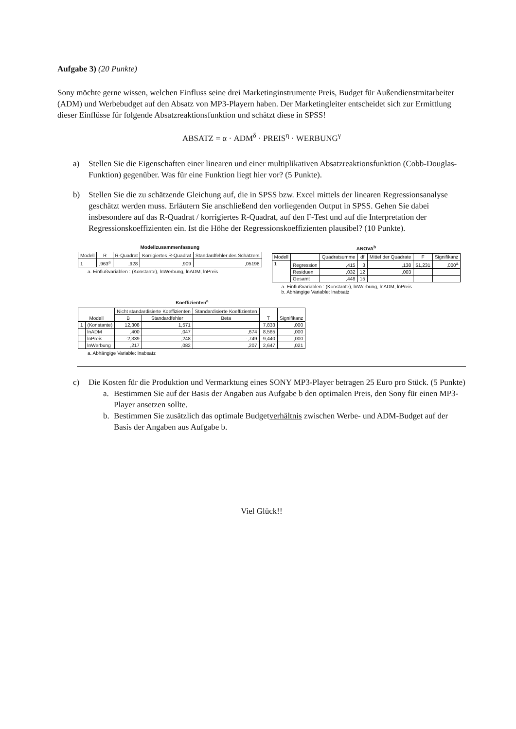Aufgabe 3) (20 Punkte)
Sony möchte gerne wissen, welchen Einfluss seine drei Marketinginstrumente Preis, Budget für Außendienstmitarbeiter (ADM) und Werbebudget auf den Absatz von MP3-Playern haben. Der Marketingleiter entscheidet sich zur Ermittlung dieser Einflüsse für folgende Absatzreaktionsfunktion und schätzt diese in SPSS!
ABSATZ = α · ADM<sup>δ</sup> · PREIS<sup>η</sup> · WERBUNG<sup>γ</sup>
a) Stellen Sie die Eigenschaften einer linearen und einer multiplikativen Absatzreaktionsfunktion (Cobb-Douglas-Funktion) gegenüber. Was für eine Funktion liegt hier vor? (5 Punkte).
b) Stellen Sie die zu schätzende Gleichung auf, die in SPSS bzw. Excel mittels der linearen Regressionsanalyse geschätzt werden muss. Erläutern Sie anschließend den vorliegenden Output in SPSS. Gehen Sie dabei insbesondere auf das R-Quadrat / korrigiertes R-Quadrat, auf den F-Test und auf die Interpretation der Regressionskoeffizienten ein. Ist die Höhe der Regressionskoeffizienten plausibel? (10 Punkte).
Modellzusammenfassung
| Modell | R | R-Quadrat | Korrigiertes R-Quadrat | Standardfehler des Schätzers |
| --- | --- | --- | --- | --- |
| 1 | ,963<sup>a</sup> | ,928 | ,909 | ,05198 |
a. Einflußvariablen : (Konstante), lnWerbung, lnADM, lnPreis
ANOVA<sup>b</sup>
| Modell | | Quadratsumme | df | Mittel der Quadrate | F | Signifikanz |
| --- | --- | --- | --- | --- | --- | --- |
| 1 | Regression | ,415 | 3 | ,138 | 51,231 | ,000<sup>a</sup> |
| | Residuen | ,032 | 12 | ,003 | | |
| | Gesamt | ,448 | 15 | | | |
a. Einflußvariablen : (Konstante), lnWerbung, lnADM, lnPreis
b. Abhängige Variable: lnabsatz
Koeffizienten<sup>a</sup>
| Modell | | Nicht standardisierte Koeffizienten | | Standardisierte Koeffizienten | T | Signifikanz |
| --- | --- | --- | --- | --- | --- | --- |
| | | B | Standardfehler | Beta | | |
| 1 | (Konstante) | 12,308 | 1,571 | | 7,833 | ,000 |
| | lnADM | ,400 | ,047 | ,674 | 8,565 | ,000 |
| | lnPreis | -2,339 | ,248 | -,749 | -9,440 | ,000 |
| | lnWerbung | ,217 | ,082 | ,207 | 2,647 | ,021 |
a. Abhängige Variable: lnabsatz
c) Die Kosten für die Produktion und Vermarktung eines SONY MP3-Player betragen 25 Euro pro Stück. (5 Punkte)
a. Bestimmen Sie auf der Basis der Angaben aus Aufgabe b den optimalen Preis, den Sony für einen MP3-Player ansetzen sollte.
b. Bestimmen Sie zusätzlich das optimale Budgetverhältnis zwischen Werbe- und ADM-Budget auf der Basis der Angaben aus Aufgabe b.
Viel Glück!!